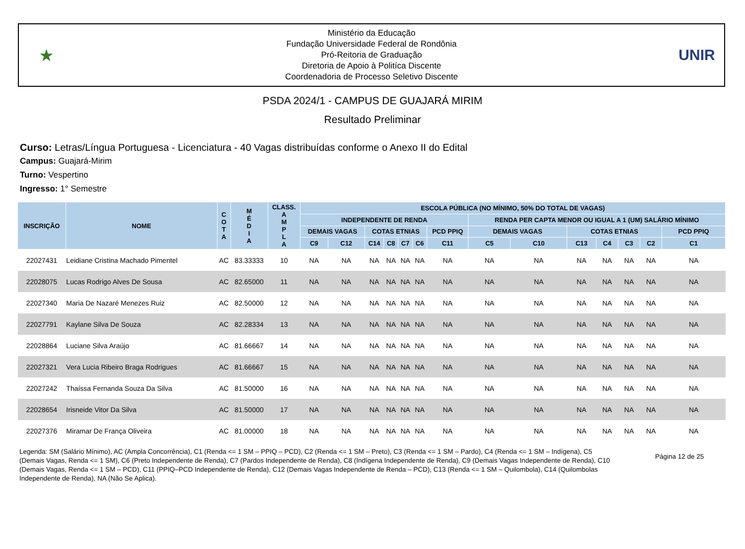★
Ministério da Educação
Fundação Universidade Federal de Rondônia
Pró-Reitoria de Graduação
Diretoria de Apoio à Politíca Discente
Coordenadoria de Processo Seletivo Discente
UNIR
PSDA 2024/1 - CAMPUS DE GUAJARÁ MIRIM
Resultado Preliminar
Curso: Letras/Língua Portuguesa - Licenciatura - 40 Vagas distribuídas conforme o Anexo II do Edital
Campus: Guajará-Mirim
Turno: Vespertino
Ingresso: 1° Semestre
| INSCRIÇÃO | NOME | C O T A | M É D I A | CLASS. A M P L A | ESCOLA PÚBLICA (NO MÍNIMO, 50% DO TOTAL DE VAGAS) | | | | | | | | | | | | | |
| --- | --- | --- | --- | --- | --- | --- | --- | --- | --- | --- | --- | --- | --- | --- | --- | --- | --- | --- |
| | | | | | INDEPENDENTE DE RENDA | | | | | | | RENDA PER CAPTA MENOR OU IGUAL A 1 (UM) SALÁRIO MÍNIMO | | | | | | |
| | | | | | DEMAIS VAGAS | | COTAS ETNIAS | | | | PCD PPIQ | DEMAIS VAGAS | | COTAS ETNIAS | | | | PCD PPIQ |
| | | | | | C9 | C12 | C14 | C8 | C7 | C6 | C11 | C5 | C10 | C13 | C4 | C3 | C2 | C1 |
| 22027431 | Leidiane Cristina Machado Pimentel | AC | 83.33333 | 10 | NA | NA | NA | NA | NA | NA | NA | NA | NA | NA | NA | NA | NA | NA |
| 22028075 | Lucas Rodrigo Alves De Sousa | AC | 82.65000 | 11 | NA | NA | NA | NA | NA | NA | NA | NA | NA | NA | NA | NA | NA | NA |
| 22027340 | Maria De Nazaré Menezes Ruiz | AC | 82.50000 | 12 | NA | NA | NA | NA | NA | NA | NA | NA | NA | NA | NA | NA | NA | NA |
| 22027791 | Kaylane Silva De Souza | AC | 82.28334 | 13 | NA | NA | NA | NA | NA | NA | NA | NA | NA | NA | NA | NA | NA | NA |
| 22028864 | Luciane Silva Araújo | AC | 81.66667 | 14 | NA | NA | NA | NA | NA | NA | NA | NA | NA | NA | NA | NA | NA | NA |
| 22027321 | Vera Lucia Ribeiro Braga Rodrigues | AC | 81.66667 | 15 | NA | NA | NA | NA | NA | NA | NA | NA | NA | NA | NA | NA | NA | NA |
| 22027242 | Thaíssa Fernanda Souza Da Silva | AC | 81.50000 | 16 | NA | NA | NA | NA | NA | NA | NA | NA | NA | NA | NA | NA | NA | NA |
| 22028654 | Irisneide Vitor Da Silva | AC | 81.50000 | 17 | NA | NA | NA | NA | NA | NA | NA | NA | NA | NA | NA | NA | NA | NA |
| 22027376 | Miramar De França Oliveira | AC | 81.00000 | 18 | NA | NA | NA | NA | NA | NA | NA | NA | NA | NA | NA | NA | NA | NA |
Legenda: SM (Salário Mínimo), AC (Ampla Concorrência), C1 (Renda <= 1 SM – PPIQ – PCD), C2 (Renda <= 1 SM – Preto), C3 (Renda <= 1 SM – Pardo), C4 (Renda <= 1 SM – Indígena), C5 (Demais Vagas, Renda <= 1 SM), C6 (Preto Independente de Renda), C7 (Pardos Independente de Renda), C8 (Indígena Independente de Renda), C9 (Demais Vagas Independente de Renda), C10 (Demais Vagas, Renda <= 1 SM – PCD), C11 (PPIQ–PCD Independente de Renda), C12 (Demais Vagas Independente de Renda – PCD), C13 (Renda <= 1 SM – Quilombola), C14 (Quilombolas Independente de Renda), NA (Não Se Aplica).
Página 12 de 25